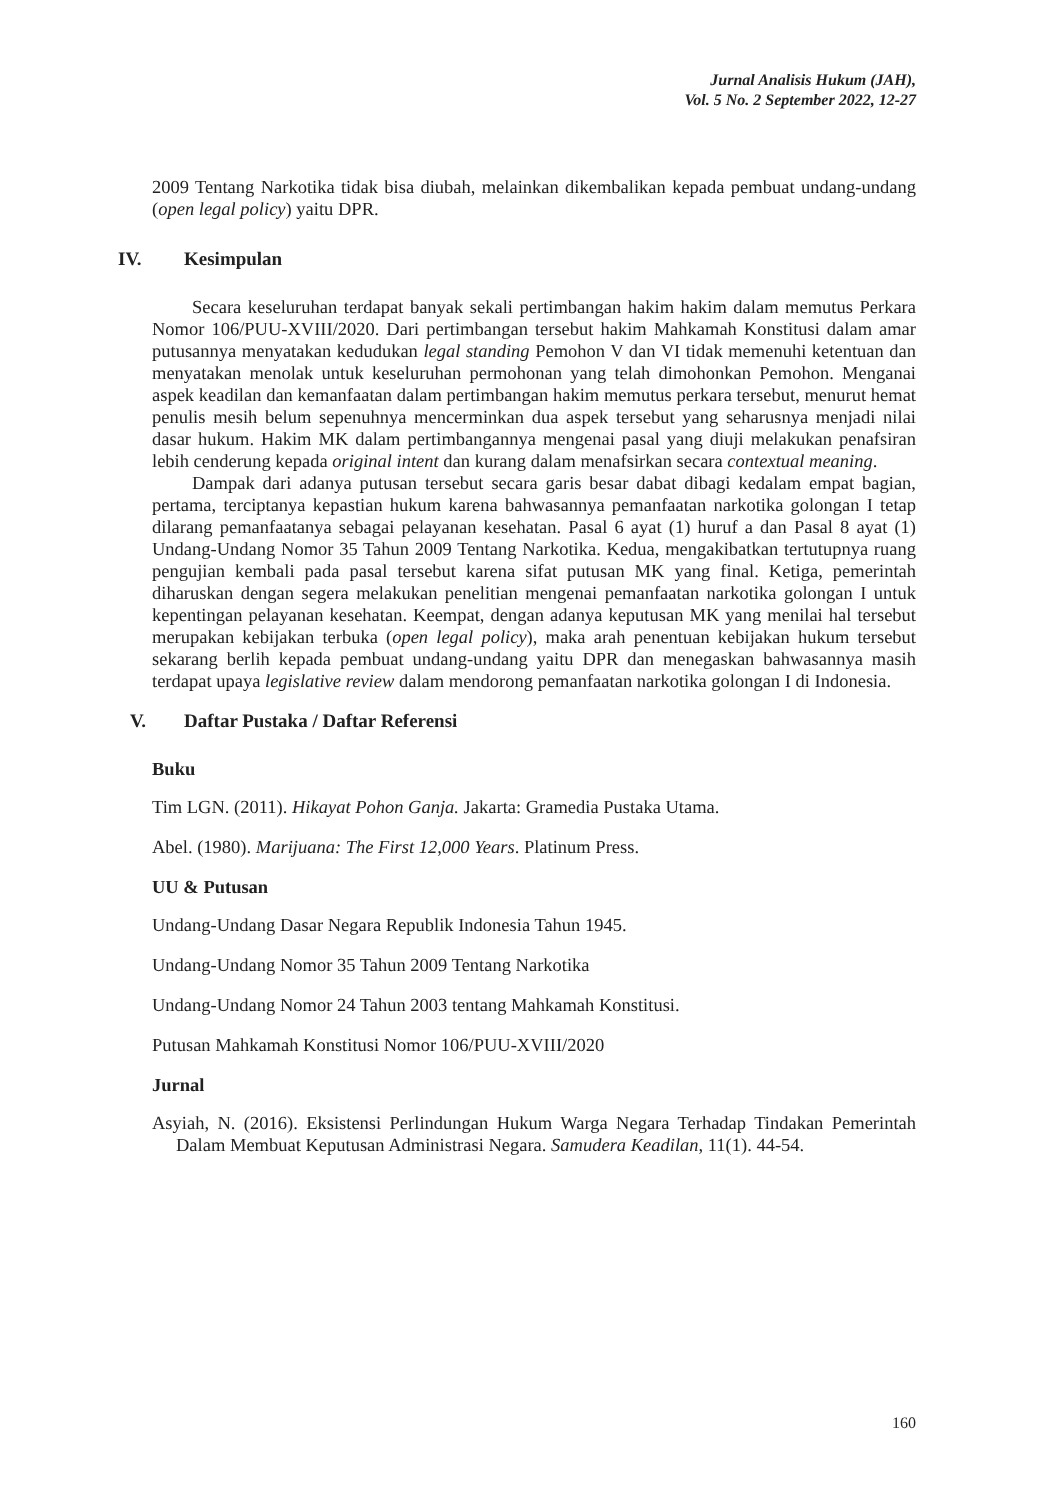Jurnal Analisis Hukum (JAH),
Vol. 5 No. 2 September 2022, 12-27
2009 Tentang Narkotika tidak bisa diubah, melainkan dikembalikan kepada pembuat undang-undang (open legal policy) yaitu DPR.
IV. Kesimpulan
Secara keseluruhan terdapat banyak sekali pertimbangan hakim hakim dalam memutus Perkara Nomor 106/PUU-XVIII/2020. Dari pertimbangan tersebut hakim Mahkamah Konstitusi dalam amar putusannya menyatakan kedudukan legal standing Pemohon V dan VI tidak memenuhi ketentuan dan menyatakan menolak untuk keseluruhan permohonan yang telah dimohonkan Pemohon. Menganai aspek keadilan dan kemanfaatan dalam pertimbangan hakim memutus perkara tersebut, menurut hemat penulis mesih belum sepenuhnya mencerminkan dua aspek tersebut yang seharusnya menjadi nilai dasar hukum. Hakim MK dalam pertimbangannya mengenai pasal yang diuji melakukan penafsiran lebih cenderung kepada original intent dan kurang dalam menafsirkan secara contextual meaning.
Dampak dari adanya putusan tersebut secara garis besar dabat dibagi kedalam empat bagian, pertama, terciptanya kepastian hukum karena bahwasannya pemanfaatan narkotika golongan I tetap dilarang pemanfaatanya sebagai pelayanan kesehatan. Pasal 6 ayat (1) huruf a dan Pasal 8 ayat (1) Undang-Undang Nomor 35 Tahun 2009 Tentang Narkotika. Kedua, mengakibatkan tertutupnya ruang pengujian kembali pada pasal tersebut karena sifat putusan MK yang final. Ketiga, pemerintah diharuskan dengan segera melakukan penelitian mengenai pemanfaatan narkotika golongan I untuk kepentingan pelayanan kesehatan. Keempat, dengan adanya keputusan MK yang menilai hal tersebut merupakan kebijakan terbuka (open legal policy), maka arah penentuan kebijakan hukum tersebut sekarang berlih kepada pembuat undang-undang yaitu DPR dan menegaskan bahwasannya masih terdapat upaya legislative review dalam mendorong pemanfaatan narkotika golongan I di Indonesia.
V. Daftar Pustaka / Daftar Referensi
Buku
Tim LGN. (2011). Hikayat Pohon Ganja. Jakarta: Gramedia Pustaka Utama.
Abel. (1980). Marijuana: The First 12,000 Years. Platinum Press.
UU & Putusan
Undang-Undang Dasar Negara Republik Indonesia Tahun 1945.
Undang-Undang Nomor 35 Tahun 2009 Tentang Narkotika
Undang-Undang Nomor 24 Tahun 2003 tentang Mahkamah Konstitusi.
Putusan Mahkamah Konstitusi Nomor 106/PUU-XVIII/2020
Jurnal
Asyiah, N. (2016). Eksistensi Perlindungan Hukum Warga Negara Terhadap Tindakan Pemerintah Dalam Membuat Keputusan Administrasi Negara. Samudera Keadilan, 11(1). 44-54.
160